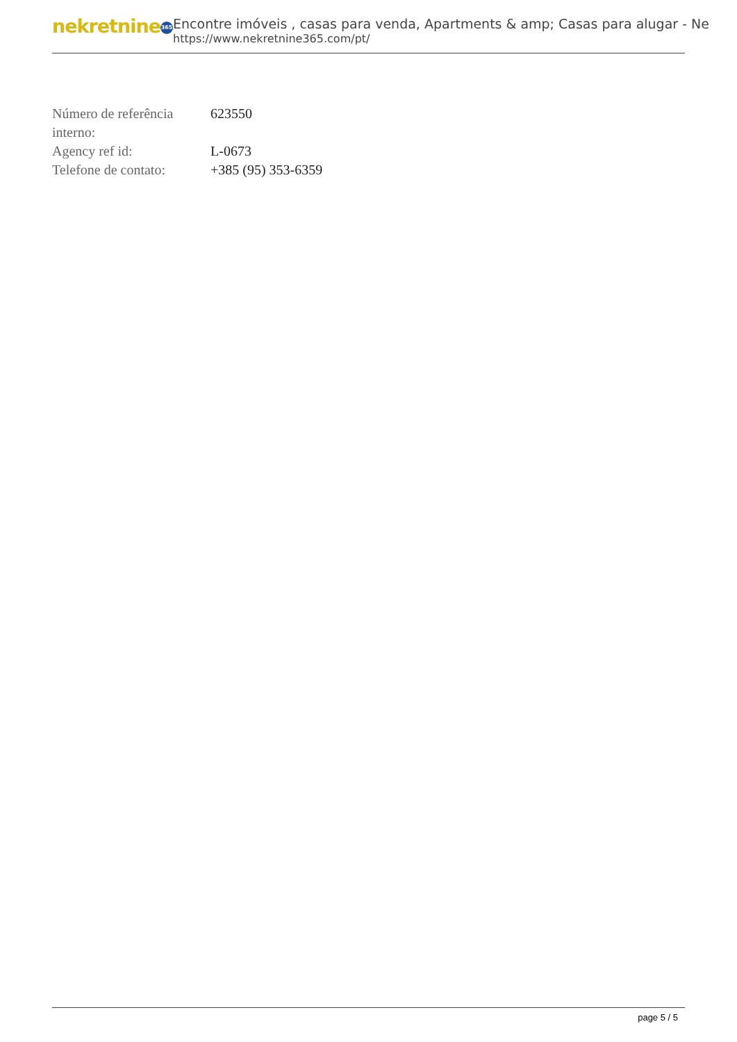nekretnine 365
Encontre imóveis , casas para venda, Apartments & amp; Casas para alugar - Ne
https://www.nekretnine365.com/pt/
| Número de referência interno: | 623550 |
| Agency ref id: | L-0673 |
| Telefone de contato: | +385 (95) 353-6359 |
page 5 / 5